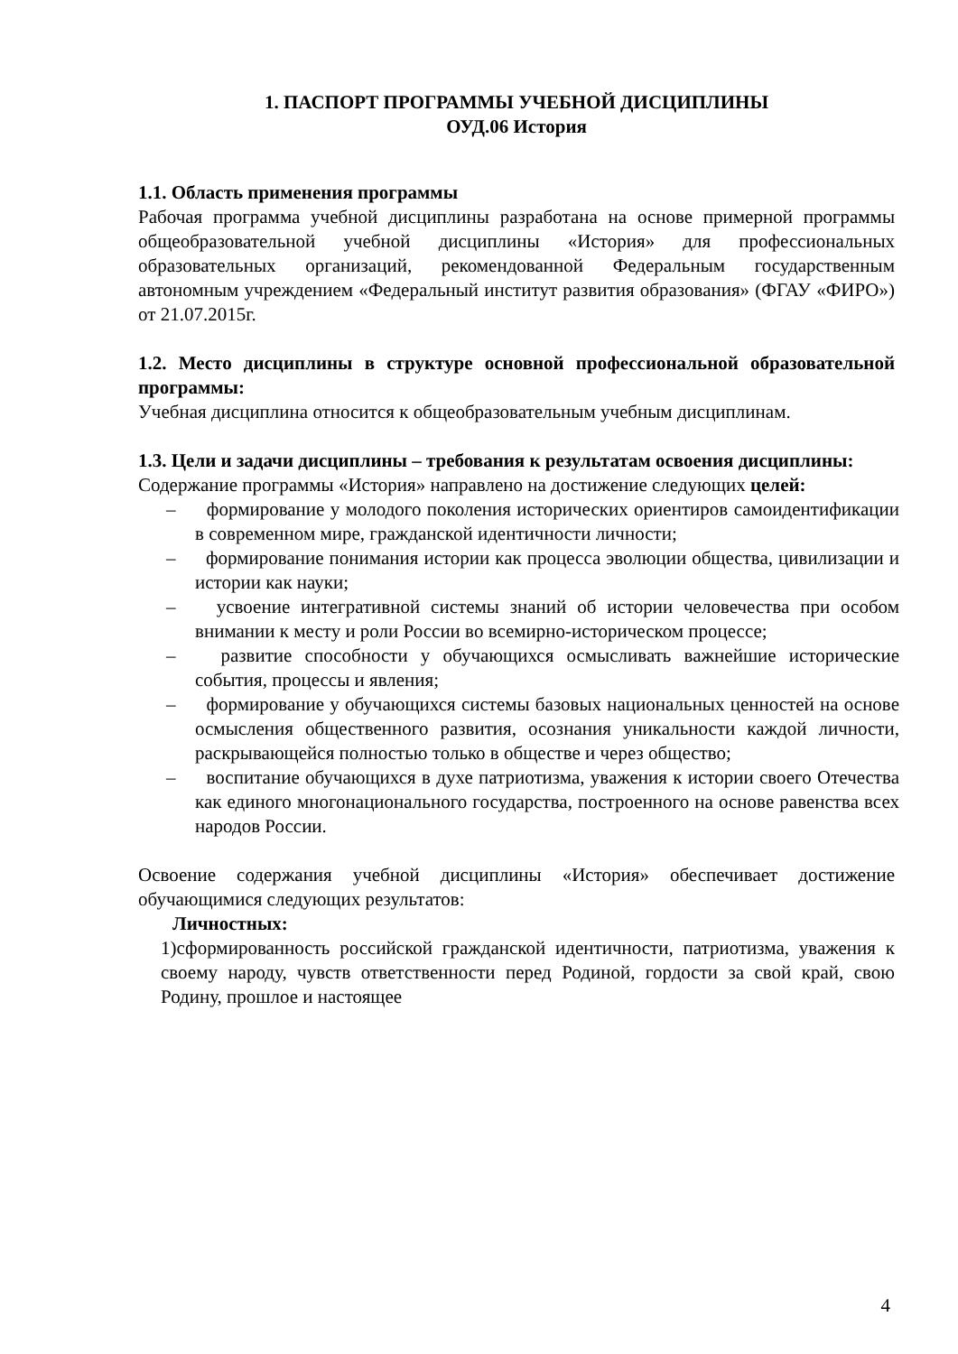1. ПАСПОРТ ПРОГРАММЫ УЧЕБНОЙ ДИСЦИПЛИНЫ
ОУД.06 История
1.1. Область применения программы
Рабочая программа учебной дисциплины разработана на основе примерной программы общеобразовательной учебной дисциплины «История» для профессиональных образовательных организаций, рекомендованной Федеральным государственным автономным учреждением «Федеральный институт развития образования» (ФГАУ «ФИРО») от 21.07.2015г.
1.2. Место дисциплины в структуре основной профессиональной образовательной программы:
Учебная дисциплина относится к общеобразовательным учебным дисциплинам.
1.3. Цели и задачи дисциплины – требования к результатам освоения дисциплины:
Содержание программы «История» направлено на достижение следующих целей:
– формирование у молодого поколения исторических ориентиров самоидентификации в современном мире, гражданской идентичности личности;
– формирование понимания истории как процесса эволюции общества, цивилизации и истории как науки;
– усвоение интегративной системы знаний об истории человечества при особом внимании к месту и роли России во всемирно-историческом процессе;
– развитие способности у обучающихся осмысливать важнейшие исторические события, процессы и явления;
– формирование у обучающихся системы базовых национальных ценностей на основе осмысления общественного развития, осознания уникальности каждой личности, раскрывающейся полностью только в обществе и через общество;
– воспитание обучающихся в духе патриотизма, уважения к истории своего Отечества как единого многонационального государства, построенного на основе равенства всех народов России.
Освоение содержания учебной дисциплины «История» обеспечивает достижение обучающимися следующих результатов:
Личностных:
1)сформированность российской гражданской идентичности, патриотизма, уважения к своему народу, чувств ответственности перед Родиной, гордости за свой край, свою Родину, прошлое и настоящее
4